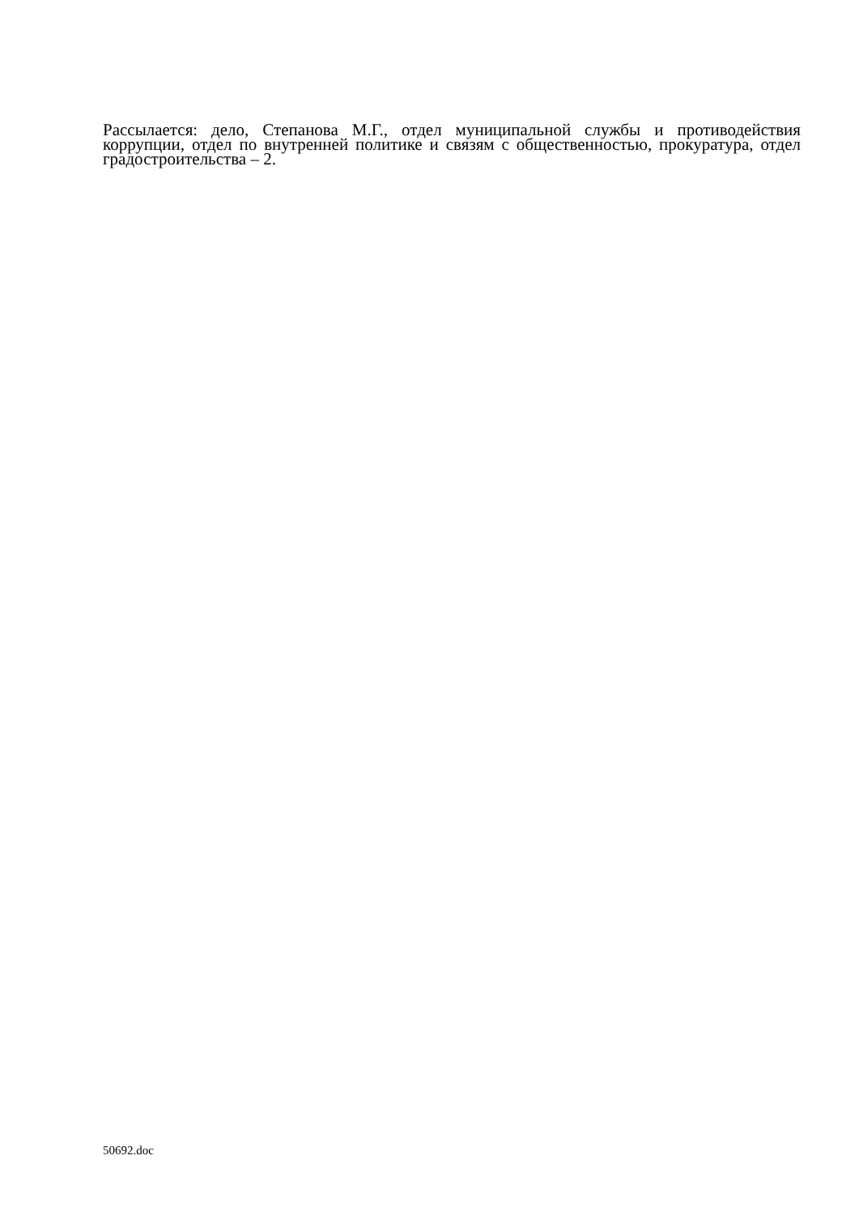Рассылается: дело, Степанова М.Г., отдел муниципальной службы и противодействия коррупции, отдел по внутренней политике и связям с общественностью, прокуратура, отдел градостроительства – 2.
50692.doc